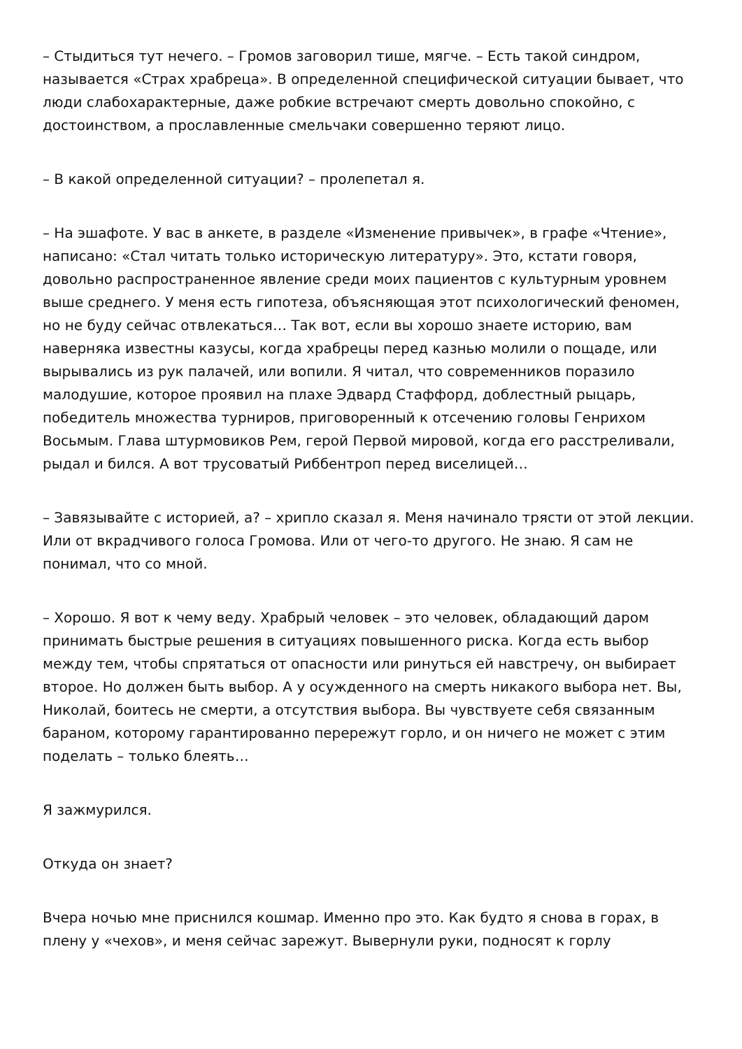– Стыдиться тут нечего. – Громов заговорил тише, мягче. – Есть такой синдром, называется «Страх храбреца». В определенной специфической ситуации бывает, что люди слабохарактерные, даже робкие встречают смерть довольно спокойно, с достоинством, а прославленные смельчаки совершенно теряют лицо.
– В какой определенной ситуации? – пролепетал я.
– На эшафоте. У вас в анкете, в разделе «Изменение привычек», в графе «Чтение», написано: «Стал читать только историческую литературу». Это, кстати говоря, довольно распространенное явление среди моих пациентов с культурным уровнем выше среднего. У меня есть гипотеза, объясняющая этот психологический феномен, но не буду сейчас отвлекаться… Так вот, если вы хорошо знаете историю, вам наверняка известны казусы, когда храбрецы перед казнью молили о пощаде, или вырывались из рук палачей, или вопили. Я читал, что современников поразило малодушие, которое проявил на плахе Эдвард Стаффорд, доблестный рыцарь, победитель множества турниров, приговоренный к отсечению головы Генрихом Восьмым. Глава штурмовиков Рем, герой Первой мировой, когда его расстреливали, рыдал и бился. А вот трусоватый Риббентроп перед виселицей…
– Завязывайте с историей, а? – хрипло сказал я. Меня начинало трясти от этой лекции. Или от вкрадчивого голоса Громова. Или от чего-то другого. Не знаю. Я сам не понимал, что со мной.
– Хорошо. Я вот к чему веду. Храбрый человек – это человек, обладающий даром принимать быстрые решения в ситуациях повышенного риска. Когда есть выбор между тем, чтобы спрятаться от опасности или ринуться ей навстречу, он выбирает второе. Но должен быть выбор. А у осужденного на смерть никакого выбора нет. Вы, Николай, боитесь не смерти, а отсутствия выбора. Вы чувствуете себя связанным бараном, которому гарантированно перережут горло, и он ничего не может с этим поделать – только блеять…
Я зажмурился.
Откуда он знает?
Вчера ночью мне приснился кошмар. Именно про это. Как будто я снова в горах, в плену у «чехов», и меня сейчас зарежут. Вывернули руки, подносят к горлу